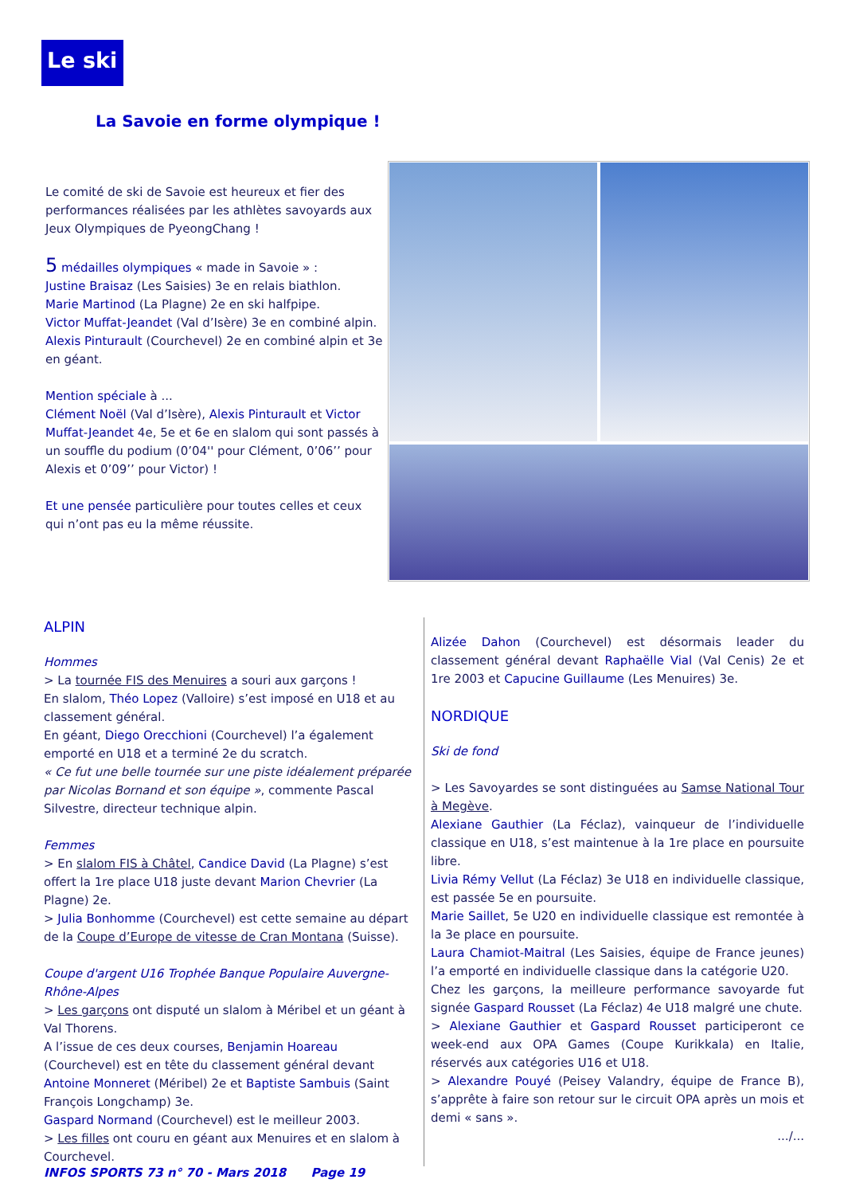Le ski
La Savoie en forme olympique !
Le comité de ski de Savoie est heureux et fier des performances réalisées par les athlètes savoyards aux Jeux Olympiques de PyeongChang !
5 médailles olympiques « made in Savoie » :
Justine Braisaz (Les Saisies) 3e en relais biathlon.
Marie Martinod (La Plagne) 2e en ski halfpipe.
Victor Muffat-Jeandet (Val d’Isère) 3e en combiné alpin.
Alexis Pinturault (Courchevel) 2e en combiné alpin et 3e en géant.
Mention spéciale à ...
Clément Noël (Val d’Isère), Alexis Pinturault et Victor Muffat-Jeandet 4e, 5e et 6e en slalom qui sont passés à un souffle du podium (0’04'' pour Clément, 0’06’’ pour Alexis et 0’09’’ pour Victor) !
Et une pensée particulière pour toutes celles et ceux qui n’ont pas eu la même réussite.
ALPIN
Hommes
> La tournée FIS des Menuires a souri aux garçons !
En slalom, Théo Lopez (Valloire) s’est imposé en U18 et au classement général.
En géant, Diego Orecchioni (Courchevel) l’a également emporté en U18 et a terminé 2e du scratch.
« Ce fut une belle tournée sur une piste idéalement préparée par Nicolas Bornand et son équipe », commente Pascal Silvestre, directeur technique alpin.
Femmes
> En slalom FIS à Châtel, Candice David (La Plagne) s’est offert la 1re place U18 juste devant Marion Chevrier (La Plagne) 2e.
> Julia Bonhomme (Courchevel) est cette semaine au départ de la Coupe d’Europe de vitesse de Cran Montana (Suisse).
Coupe d'argent U16 Trophée Banque Populaire Auvergne-Rhône-Alpes
> Les garçons ont disputé un slalom à Méribel et un géant à Val Thorens.
A l’issue de ces deux courses, Benjamin Hoareau (Courchevel) est en tête du classement général devant Antoine Monneret (Méribel) 2e et Baptiste Sambuis (Saint François Longchamp) 3e.
Gaspard Normand (Courchevel) est le meilleur 2003.
> Les filles ont couru en géant aux Menuires et en slalom à Courchevel.
Alizée Dahon (Courchevel) est désormais leader du classement général devant Raphaëlle Vial (Val Cenis) 2e et 1re 2003 et Capucine Guillaume (Les Menuires) 3e.
NORDIQUE
Ski de fond
> Les Savoyardes se sont distinguées au Samse National Tour à Megève.
Alexiane Gauthier (La Féclaz), vainqueur de l’individuelle classique en U18, s’est maintenue à la 1re place en poursuite libre.
Livia Rémy Vellut (La Féclaz) 3e U18 en individuelle classique, est passée 5e en poursuite.
Marie Saillet, 5e U20 en individuelle classique est remontée à la 3e place en poursuite.
Laura Chamiot-Maitral (Les Saisies, équipe de France jeunes) l’a emporté en individuelle classique dans la catégorie U20.
Chez les garçons, la meilleure performance savoyarde fut signée Gaspard Rousset (La Féclaz) 4e U18 malgré une chute.
> Alexiane Gauthier et Gaspard Rousset participeront ce week-end aux OPA Games (Coupe Kurikkala) en Italie, réservés aux catégories U16 et U18.
> Alexandre Pouyé (Peisey Valandry, équipe de France B), s’apprête à faire son retour sur le circuit OPA après un mois et demi « sans ».
.../...
INFOS SPORTS 73 n° 70 - Mars 2018 Page 19